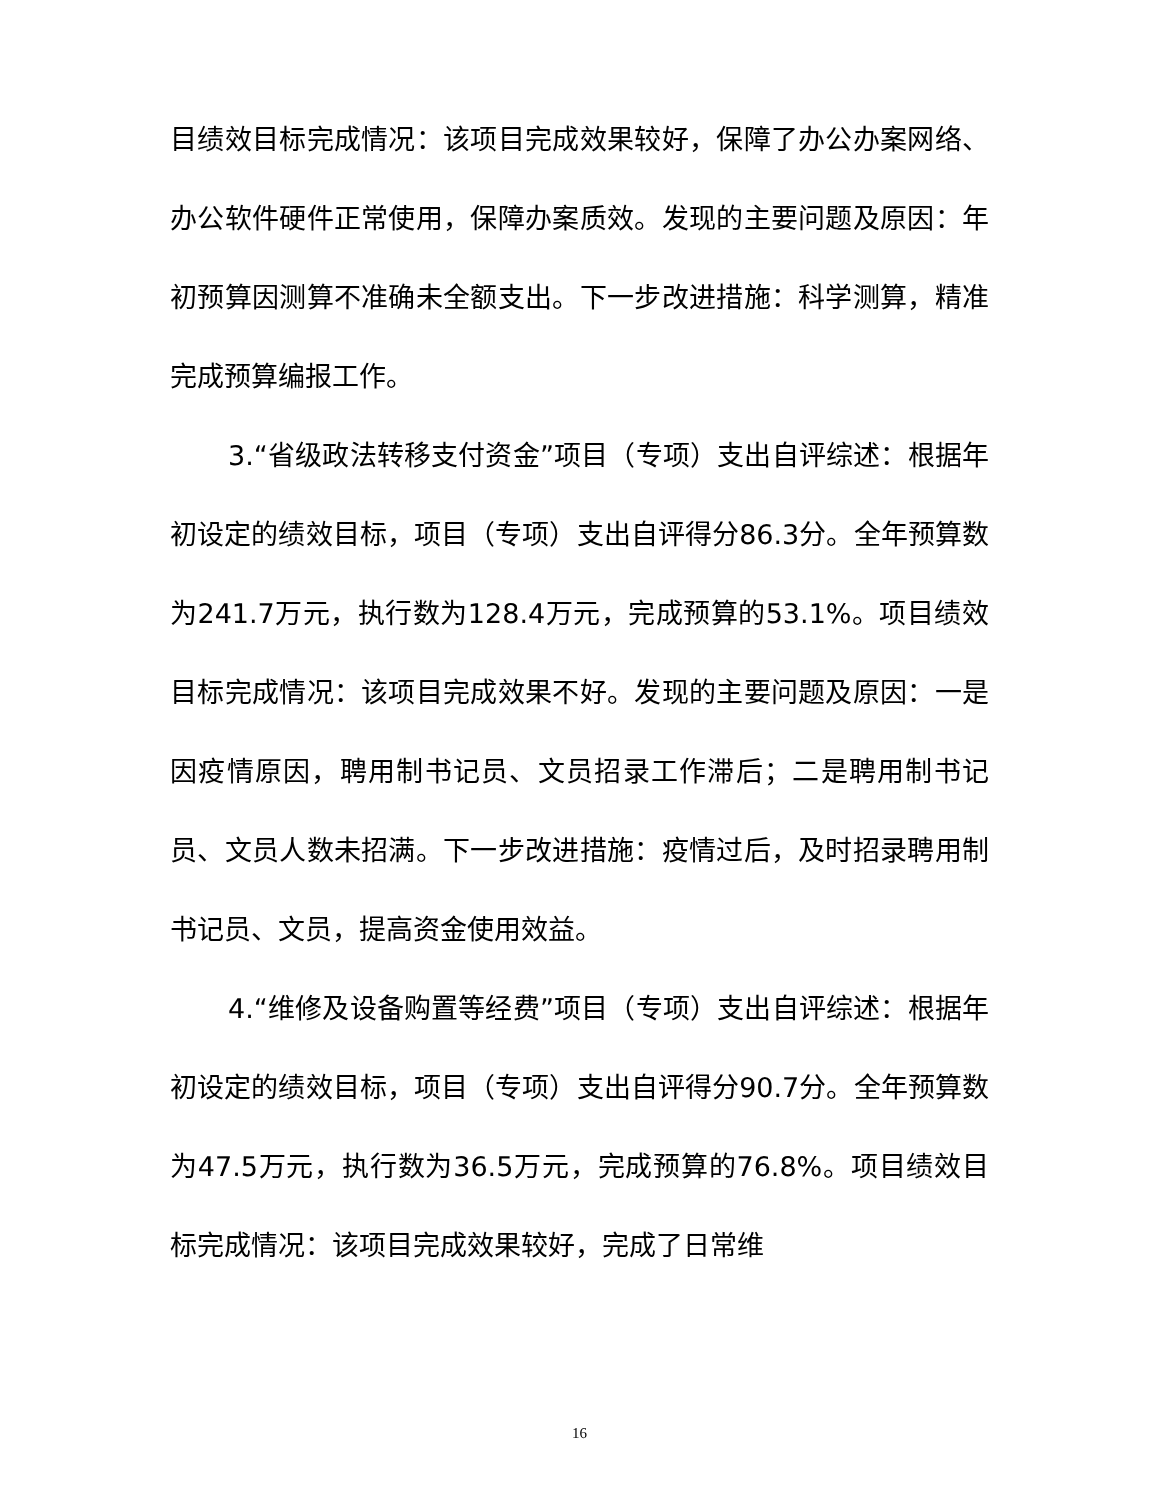目绩效目标完成情况：该项目完成效果较好，保障了办公办案网络、办公软件硬件正常使用，保障办案质效。发现的主要问题及原因：年初预算因测算不准确未全额支出。下一步改进措施：科学测算，精准完成预算编报工作。
3.“省级政法转移支付资金”项目（专项）支出自评综述：根据年初设定的绩效目标，项目（专项）支出自评得分86.3分。全年预算数为241.7万元，执行数为128.4万元，完成预算的53.1%。项目绩效目标完成情况：该项目完成效果不好。发现的主要问题及原因：一是因疫情原因，聘用制书记员、文员招录工作滞后；二是聘用制书记员、文员人数未招满。下一步改进措施：疫情过后，及时招录聘用制书记员、文员，提高资金使用效益。
4.“维修及设备购置等经费”项目（专项）支出自评综述：根据年初设定的绩效目标，项目（专项）支出自评得分90.7分。全年预算数为47.5万元，执行数为36.5万元，完成预算的76.8%。项目绩效目标完成情况：该项目完成效果较好，完成了日常维
16